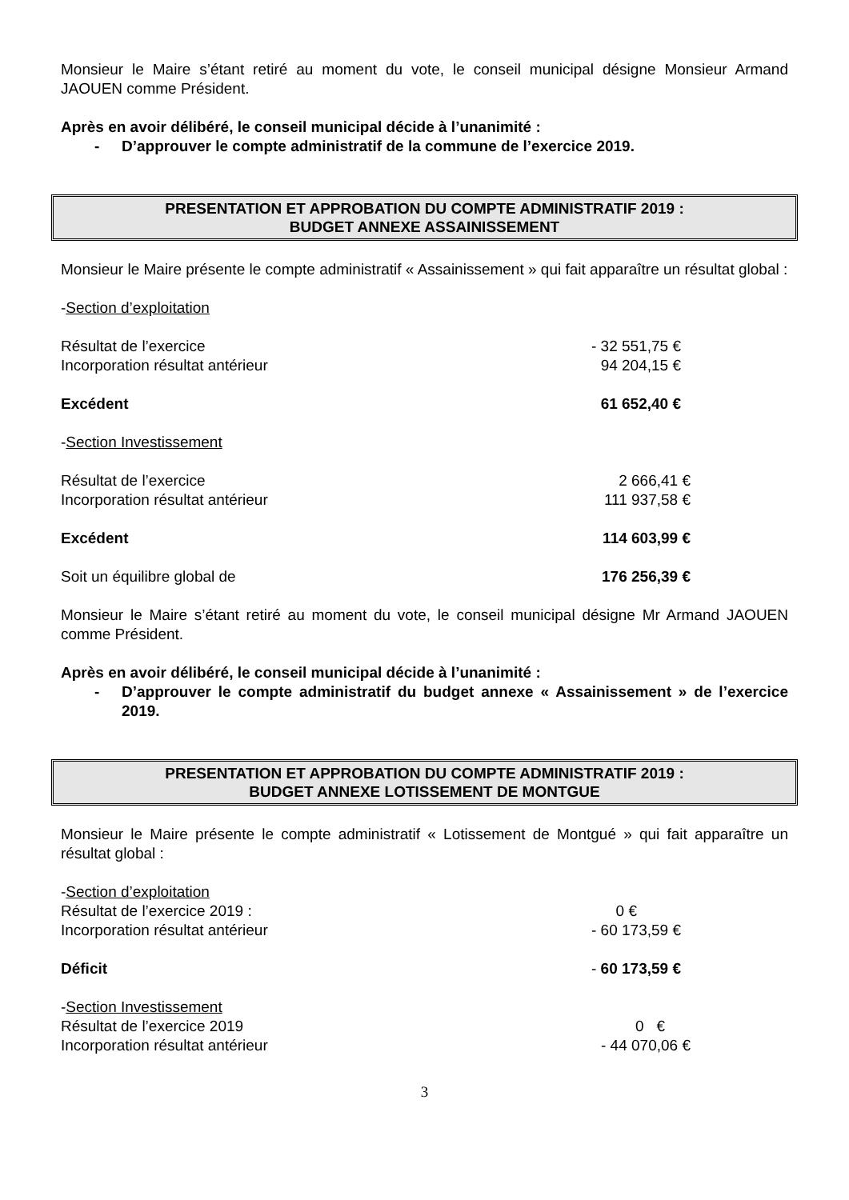Monsieur le Maire s’étant retiré au moment du vote, le conseil municipal désigne Monsieur Armand JAOUEN comme Président.
Après en avoir délibéré, le conseil municipal décide à l’unanimité :
- D’approuver le compte administratif de la commune de l’exercice 2019.
PRESENTATION ET APPROBATION DU COMPTE ADMINISTRATIF 2019 :
BUDGET ANNEXE ASSAINISSEMENT
Monsieur le Maire présente le compte administratif « Assainissement » qui fait apparaître un résultat global :
-Section d’exploitation
Résultat de l’exercice - 32 551,75 €
Incorporation résultat antérieur 94 204,15 €
Excédent 61 652,40 €
-Section Investissement
Résultat de l’exercice 2 666,41 €
Incorporation résultat antérieur 111 937,58 €
Excédent 114 603,99 €
Soit un équilibre global de 176 256,39 €
Monsieur le Maire s’étant retiré au moment du vote, le conseil municipal désigne Mr Armand JAOUEN comme Président.
Après en avoir délibéré, le conseil municipal décide à l’unanimité :
- D’approuver le compte administratif du budget annexe « Assainissement » de l’exercice 2019.
PRESENTATION ET APPROBATION DU COMPTE ADMINISTRATIF 2019 :
BUDGET ANNEXE LOTISSEMENT DE MONTGUE
Monsieur le Maire présente le compte administratif « Lotissement de Montgué » qui fait apparaître un résultat global :
-Section d’exploitation
Résultat de l’exercice 2019 : 0 €
Incorporation résultat antérieur - 60 173,59 €
Déficit - 60 173,59 €
-Section Investissement
Résultat de l’exercice 2019 0 €
Incorporation résultat antérieur - 44 070,06 €
3